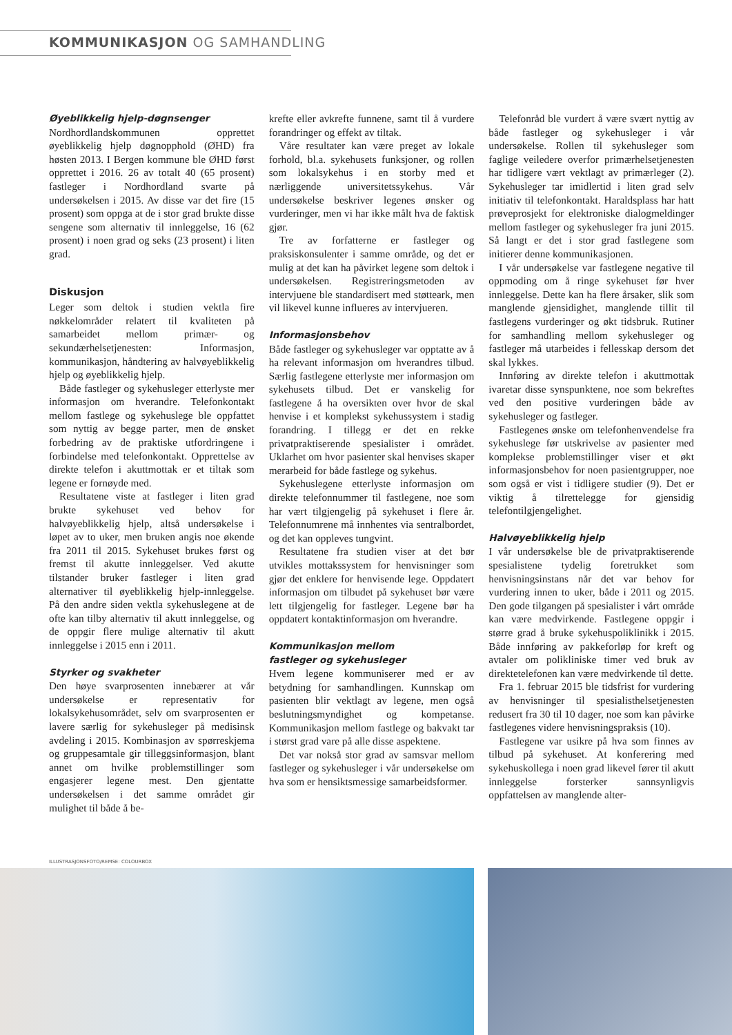KOMMUNIKASJON OG SAMHANDLING
Øyeblikkelig hjelp-døgnsenger
Nordhordlandskommunen opprettet øyeblikkelig hjelp døgnopphold (ØHD) fra høsten 2013. I Bergen kommune ble ØHD først opprettet i 2016. 26 av totalt 40 (65 prosent) fastleger i Nordhordland svarte på undersøkelsen i 2015. Av disse var det fire (15 prosent) som oppga at de i stor grad brukte disse sengene som alternativ til innleggelse, 16 (62 prosent) i noen grad og seks (23 prosent) i liten grad.
Diskusjon
Leger som deltok i studien vektla fire nøkkelområder relatert til kvaliteten på samarbeidet mellom primær- og sekundærhelsetjenesten: Informasjon, kommunikasjon, håndtering av halvøyeblikkelig hjelp og øyeblikkelig hjelp.
Både fastleger og sykehusleger etterlyste mer informasjon om hverandre. Telefonkontakt mellom fastlege og sykehuslege ble oppfattet som nyttig av begge parter, men de ønsket forbedring av de praktiske utfordringene i forbindelse med telefonkontakt. Opprettelse av direkte telefon i akuttmottak er et tiltak som legene er fornøyde med.
Resultatene viste at fastleger i liten grad brukte sykehuset ved behov for halvøyeblikkelig hjelp, altså undersøkelse i løpet av to uker, men bruken angis noe økende fra 2011 til 2015. Sykehuset brukes først og fremst til akutte innleggelser. Ved akutte tilstander bruker fastleger i liten grad alternativer til øyeblikkelig hjelp-innleggelse. På den andre siden vektla sykehuslegene at de ofte kan tilby alternativ til akutt innleggelse, og de oppgir flere mulige alternativ til akutt innleggelse i 2015 enn i 2011.
Styrker og svakheter
Den høye svarprosenten innebærer at vår undersøkelse er representativ for lokalsykehusområdet, selv om svarprosenten er lavere særlig for sykehusleger på medisinsk avdeling i 2015. Kombinasjon av spørreskjema og gruppesamtale gir tilleggsinformasjon, blant annet om hvilke problemstillinger som engasjerer legene mest. Den gjentatte undersøkelsen i det samme området gir mulighet til både å be-
krefte eller avkrefte funnene, samt til å vurdere forandringer og effekt av tiltak.
Våre resultater kan være preget av lokale forhold, bl.a. sykehusets funksjoner, og rollen som lokalsykehus i en storby med et nærliggende universitetssykehus. Vår undersøkelse beskriver legenes ønsker og vurderinger, men vi har ikke målt hva de faktisk gjør.
Tre av forfatterne er fastleger og praksiskonsulenter i samme område, og det er mulig at det kan ha påvirket legene som deltok i undersøkelsen. Registreringsmetoden av intervjuene ble standardisert med støtteark, men vil likevel kunne influeres av intervjueren.
Informasjonsbehov
Både fastleger og sykehusleger var opptatte av å ha relevant informasjon om hverandres tilbud. Særlig fastlegene etterlyste mer informasjon om sykehusets tilbud. Det er vanskelig for fastlegene å ha oversikten over hvor de skal henvise i et komplekst sykehussystem i stadig forandring. I tillegg er det en rekke privatpraktiserende spesialister i området. Uklarhet om hvor pasienter skal henvises skaper merarbeid for både fastlege og sykehus.
Sykehuslegene etterlyste informasjon om direkte telefonnummer til fastlegene, noe som har vært tilgjengelig på sykehuset i flere år. Telefonnumrene må innhentes via sentralbordet, og det kan oppleves tungvint.
Resultatene fra studien viser at det bør utvikles mottakssystem for henvisninger som gjør det enklere for henvisende lege. Oppdatert informasjon om tilbudet på sykehuset bør være lett tilgjengelig for fastleger. Legene bør ha oppdatert kontaktinformasjon om hverandre.
Kommunikasjon mellom
fastleger og sykehusleger
Hvem legene kommuniserer med er av betydning for samhandlingen. Kunnskap om pasienten blir vektlagt av legene, men også beslutningsmyndighet og kompetanse. Kommunikasjon mellom fastlege og bakvakt tar i størst grad vare på alle disse aspektene.
Det var nokså stor grad av samsvar mellom fastleger og sykehusleger i vår undersøkelse om hva som er hensiktsmessige samarbeidsformer.
Telefonråd ble vurdert å være svært nyttig av både fastleger og sykehusleger i vår undersøkelse. Rollen til sykehusleger som faglige veiledere overfor primærhelsetjenesten har tidligere vært vektlagt av primærleger (2). Sykehusleger tar imidlertid i liten grad selv initiativ til telefonkontakt. Haraldsplass har hatt prøveprosjekt for elektroniske dialogmeldinger mellom fastleger og sykehusleger fra juni 2015. Så langt er det i stor grad fastlegene som initierer denne kommunikasjonen.
I vår undersøkelse var fastlegene negative til oppmoding om å ringe sykehuset før hver innleggelse. Dette kan ha flere årsaker, slik som manglende gjensidighet, manglende tillit til fastlegens vurderinger og økt tidsbruk. Rutiner for samhandling mellom sykehusleger og fastleger må utarbeides i fellesskap dersom det skal lykkes.
Innføring av direkte telefon i akuttmottak ivaretar disse synspunktene, noe som bekreftes ved den positive vurderingen både av sykehusleger og fastleger.
Fastlegenes ønske om telefonhenvendelse fra sykehuslege før utskrivelse av pasienter med komplekse problemstillinger viser et økt informasjonsbehov for noen pasientgrupper, noe som også er vist i tidligere studier (9). Det er viktig å tilrettelegge for gjensidig telefontilgjengelighet.
Halvøyeblikkelig hjelp
I vår undersøkelse ble de privatpraktiserende spesialistene tydelig foretrukket som henvisningsinstans når det var behov for vurdering innen to uker, både i 2011 og 2015. Den gode tilgangen på spesialister i vårt område kan være medvirkende. Fastlegene oppgir i større grad å bruke sykehuspoliklinikk i 2015. Både innføring av pakkeforløp for kreft og avtaler om polikliniske timer ved bruk av direktetelefonen kan være medvirkende til dette.
Fra 1. februar 2015 ble tidsfrist for vurdering av henvisninger til spesialisthelsetjenesten redusert fra 30 til 10 dager, noe som kan påvirke fastlegenes videre henvisningspraksis (10).
Fastlegene var usikre på hva som finnes av tilbud på sykehuset. At konferering med sykehuskollega i noen grad likevel fører til akutt innleggelse forsterker sannsynligvis oppfattelsen av manglende alter-
ILLUSTRASJONSFOTO/REMSE: COLOURBOX